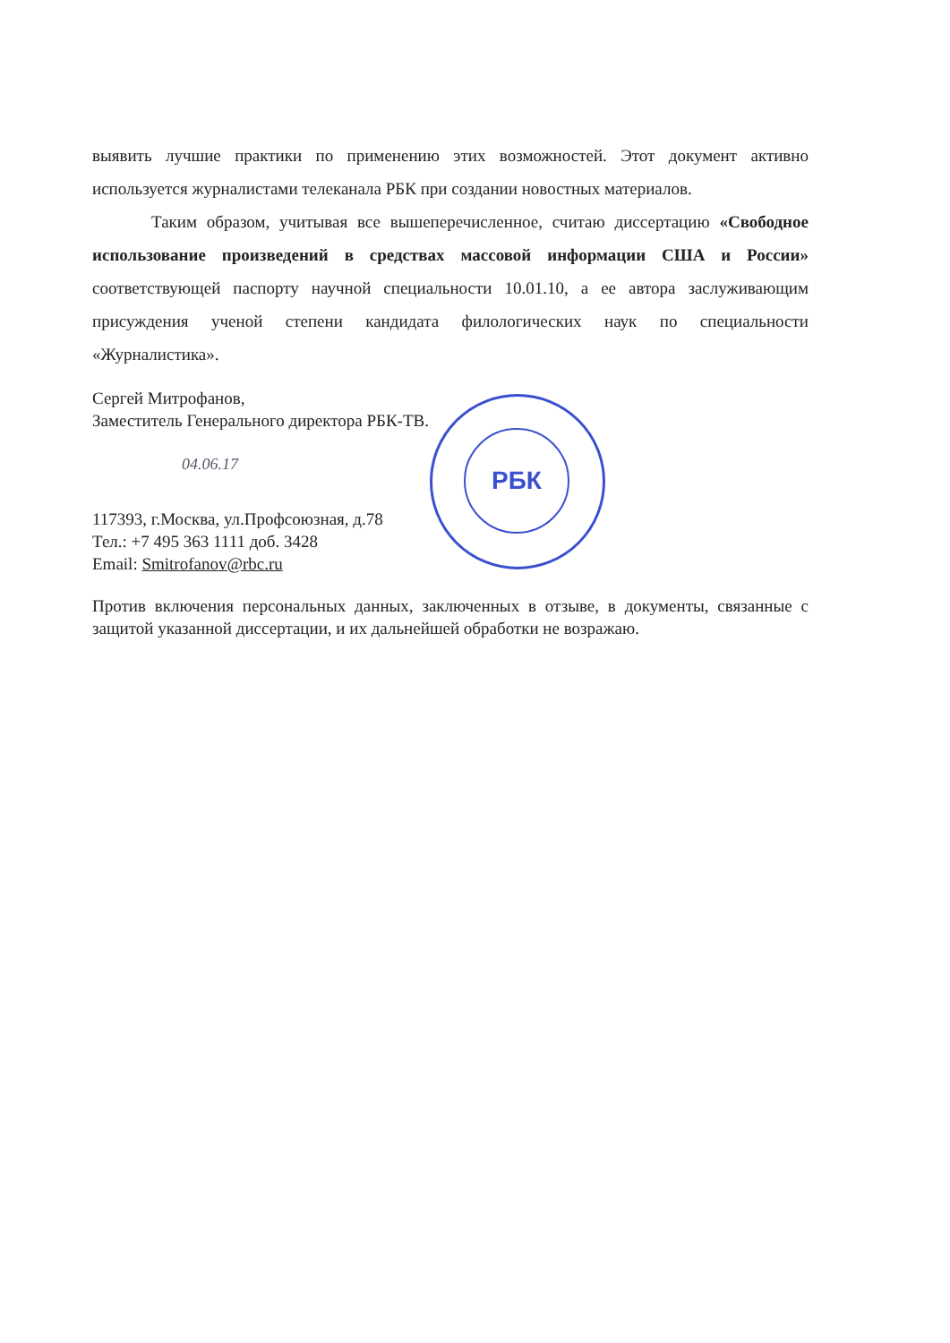РБК
выявить лучшие практики по применению этих возможностей. Этот документ активно используется журналистами телеканала РБК при создании новостных материалов.
Таким образом, учитывая все вышеперечисленное, считаю диссертацию «Свободное использование произведений в средствах массовой информации США и России» соответствующей паспорту научной специальности 10.01.10, а ее автора заслуживающим присуждения ученой степени кандидата филологических наук по специальности «Журналистика».
Сергей Митрофанов,
Заместитель Генерального директора РБК-ТВ.
04.06.17
117393, г.Москва, ул.Профсоюзная, д.78
Тел.: +7 495 363 1111 доб. 3428
Email: Smitrofanov@rbc.ru
Против включения персональных данных, заключенных в отзыве, в документы, связанные с защитой указанной диссертации, и их дальнейшей обработки не возражаю.